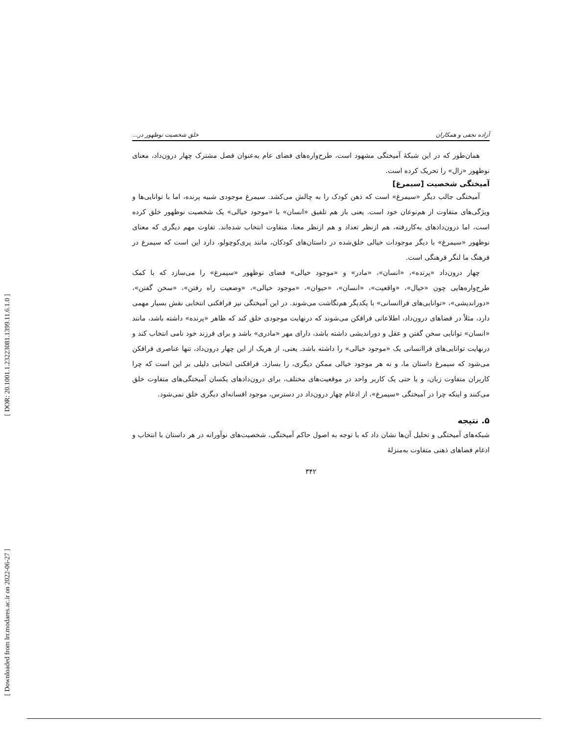[ DOR: 20.1001.1.23223081.1399.11.6.1.0 ]
[ Downloaded from lrr.modares.ac.ir on 2022-06-27 ]
آزاده نجفی و همکاران خلق شخصیت نوظهور در...
همان‌طور که در این شبکهٔ آمیختگی مشهود است، طرح‌واره‌های فضای عام به‌عنوان فصل مشترک چهار درون‌داد، معنای نوظهور «زال» را تحریک کرده است.
آمیختگی شخصیت [سیمرغ]
آمیختگی جالب دیگر «سیمرغ» است که ذهن کودک را به چالش می‌کشد. سیمرغ موجودی شبیه پرنده، اما با توانایی‌ها و ویژگی‌های متفاوت از هم‌نوعان خود است. یعنی باز هم تلفیق «انسان» با «موجود خیالی» یک شخصیت نوظهور خلق کرده است، اما درون‌دادهای به‌کاررفته، هم ازنظر تعداد و هم ازنظر معنا، متفاوت انتخاب شده‌اند. تفاوت مهم دیگری که معنای نوظهور «سیمرغ» با دیگر موجودات خیالی خلق‌شده در داستان‌های کودکان، مانند پری‌کوچولو، دارد این است که سیمرغ در فرهنگ ما لنگر فرهنگی است.
چهار درون‌داد «پرنده»، «انسان»، «مادر» و «موجود خیالی» فضای نوظهور «سیمرغ» را می‌سازد که با کمک طرح‌واره‌هایی چون «خیال»، «واقعیت»، «انسان»، «حیوان»، «موجود خیالی»، «وضعیت راه رفتن»، «سخن گفتن»، «دوراندیشی»، «توانایی‌های فراانسانی» با یکدیگر هم‌نگاشت می‌شوند. در این آمیختگی نیز فرافکنی انتخابی نقش بسیار مهمی دارد، مثلاً در فضاهای درون‌داد، اطلاعاتی فرافکن می‌شوند که درنهایت موجودی خلق کند که ظاهر «پرنده» داشته باشد، مانند «انسان» توانایی سخن گفتن و عقل و دوراندیشی داشته باشد، دارای مهر «مادری» باشد و برای فرزند خود نامی انتخاب کند و درنهایت توانایی‌های فراانسانی یک «موجود خیالی» را داشته باشد. یعنی، از هریک از این چهار درون‌داد، تنها عناصری فرافکن می‌شود که سیمرغ داستان ما، و نه هر موجود خیالی ممکن دیگری، را بسازد. فرافکنی انتخابی دلیلی بر این است که چرا کاربران متفاوت زبان، و یا حتی یک کاربر واحد در موقعیت‌های مختلف، برای درون‌دادهای یکسان آمیختگی‌های متفاوت خلق می‌کنند و اینکه چرا در آمیختگی «سیمرغ»، از ادغام چهار درون‌داد در دسترس، موجود افسانه‌ای دیگری خلق نمی‌شود.
۵. نتیجه
شبکه‌های آمیختگی و تحلیل آن‌ها نشان داد که با توجه به اصول حاکم آمیختگی، شخصیت‌های نوآورانه در هر داستان با انتخاب و ادغام فضاهای ذهنی متفاوت به‌منزلهٔ
۳۴۲